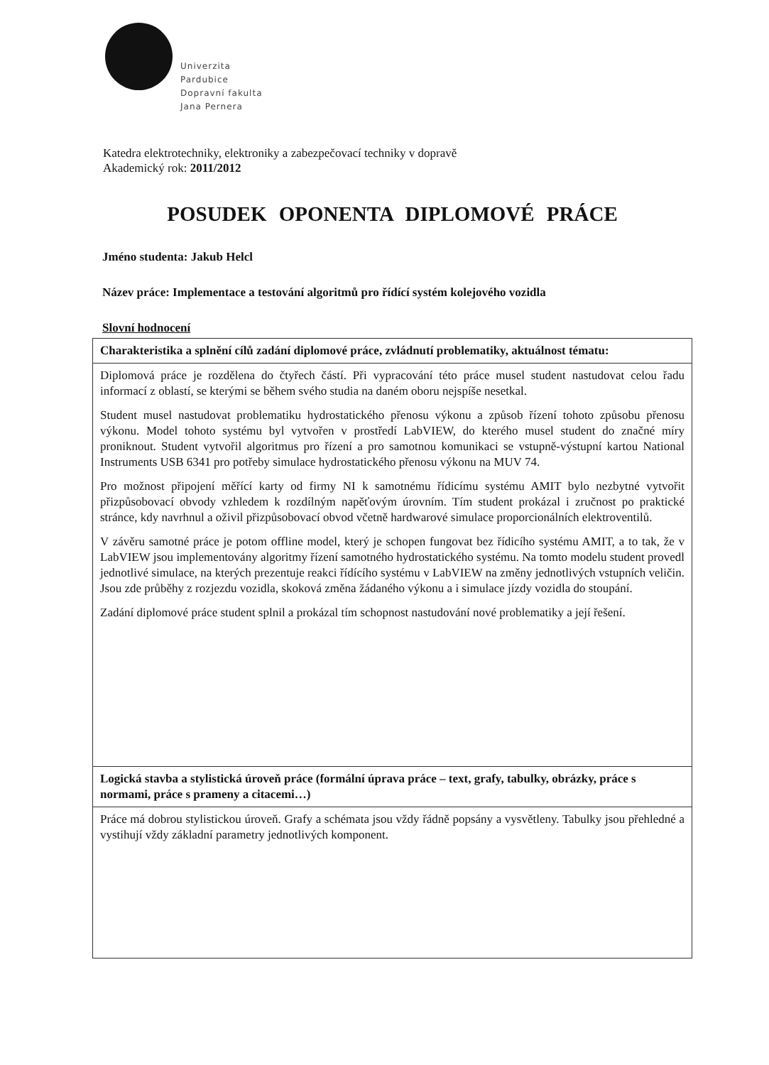Univerzita
Pardubice
Dopravní fakulta
Jana Pernera
Katedra elektrotechniky, elektroniky a zabezpečovací techniky v dopravě
Akademický rok: 2011/2012
POSUDEK OPONENTA DIPLOMOVÉ PRÁCE
Jméno studenta: Jakub Helcl
Název práce: Implementace a testování algoritmů pro řídící systém kolejového vozidla
Slovní hodnocení
| Charakteristika a splnění cílů zadání diplomové práce, zvládnutí problematiky, aktuálnost tématu: |
| --- |
| Diplomová práce je rozdělena do čtyřech částí. Při vypracování této práce musel student nastudovat celou řadu informací z oblastí, se kterými se během svého studia na daném oboru nejspíše nesetkal. Student musel nastudovat problematiku hydrostatického přenosu výkonu a způsob řízení tohoto způsobu přenosu výkonu. Model tohoto systému byl vytvořen v prostředí LabVIEW, do kterého musel student do značné míry proniknout. Student vytvořil algoritmus pro řízení a pro samotnou komunikaci se vstupně-výstupní kartou National Instruments USB 6341 pro potřeby simulace hydrostatického přenosu výkonu na MUV 74. Pro možnost připojení měřící karty od firmy NI k samotnému řídicímu systému AMIT bylo nezbytné vytvořit přizpůsobovací obvody vzhledem k rozdílným napěťovým úrovním. Tím student prokázal i zručnost po praktické stránce, kdy navrhnul a oživil přizpůsobovací obvod včetně hardwarové simulace proporcionálních elektroventilů. V závěru samotné práce je potom offline model, který je schopen fungovat bez řídicího systému AMIT, a to tak, že v LabVIEW jsou implementovány algoritmy řízení samotného hydrostatického systému. Na tomto modelu student provedl jednotlivé simulace, na kterých prezentuje reakci řídícího systému v LabVIEW na změny jednotlivých vstupních veličin. Jsou zde průběhy z rozjezdu vozidla, skoková změna žádaného výkonu a i simulace jízdy vozidla do stoupání. Zadání diplomové práce student splnil a prokázal tím schopnost nastudování nové problematiky a její řešení. |
| Logická stavba a stylistická úroveň práce (formální úprava práce – text, grafy, tabulky, obrázky, práce s normami, práce s prameny a citacemi…) |
| Práce má dobrou stylistickou úroveň. Grafy a schémata jsou vždy řádně popsány a vysvětleny. Tabulky jsou přehledné a vystihují vždy základní parametry jednotlivých komponent. |